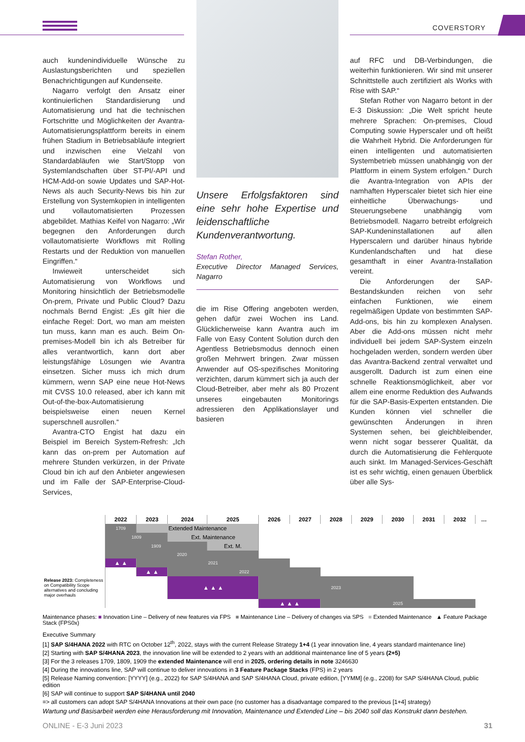COVERSTORY
auch kundenindividuelle Wünsche zu Auslastungsberichten und speziellen Benachrichtigungen auf Kundenseite.
Nagarro verfolgt den Ansatz einer kontinuierlichen Standardisierung und Automatisierung und hat die technischen Fortschritte und Möglichkeiten der Avantra-Automatisierungsplattform bereits in einem frühen Stadium in Betriebsabläufe integriert und inzwischen eine Vielzahl von Standardabläufen wie Start/Stopp von Systemlandschaften über ST-PI/-API und HCM-Add-on sowie Updates und SAP-Hot-News als auch Security-News bis hin zur Erstellung von Systemkopien in intelligenten und vollautomatisierten Prozessen abgebildet. Mathias Keifel von Nagarro: „Wir begegnen den Anforderungen durch vollautomatisierte Workflows mit Rolling Restarts und der Reduktion von manuellen Eingriffen.“
Inwieweit unterscheidet sich Automatisierung von Workflows und Monitoring hinsichtlich der Betriebsmodelle On-prem, Private und Public Cloud? Dazu nochmals Bernd Engist: „Es gilt hier die einfache Regel: Dort, wo man am meisten tun muss, kann man es auch. Beim On-premises-Modell bin ich als Betreiber für alles verantwortlich, kann dort aber leistungsfähige Lösungen wie Avantra einsetzen. Sicher muss ich mich drum kümmern, wenn SAP eine neue Hot-News mit CVSS 10.0 released, aber ich kann mit Out-of-the-box-Automatisierung beispielsweise einen neuen Kernel superschnell ausrollen.“
Avantra-CTO Engist hat dazu ein Beispiel im Bereich System-Refresh: „Ich kann das on-prem per Automation auf mehrere Stunden verkürzen, in der Private Cloud bin ich auf den Anbieter angewiesen und im Falle der SAP-Enterprise-Cloud-Services,
Unsere Erfolgsfaktoren sind eine sehr hohe Expertise und leidenschaftliche Kundenverantwortung.
Stefan Rother,
Executive Director Managed Services, Nagarro
die im Rise Offering angeboten werden, gehen dafür zwei Wochen ins Land. Glücklicherweise kann Avantra auch im Falle von Easy Content Solution durch den Agentless Betriebsmodus dennoch einen großen Mehrwert bringen. Zwar müssen Anwender auf OS-spezifisches Monitoring verzichten, darum kümmert sich ja auch der Cloud-Betreiber, aber mehr als 80 Prozent unseres eingebauten Monitorings adressieren den Applikationslayer und basieren
auf RFC und DB-Verbindungen, die weiterhin funktionieren. Wir sind mit unserer Schnittstelle auch zertifiziert als Works with Rise with SAP.“
Stefan Rother von Nagarro betont in der E-3 Diskussion: „Die Welt spricht heute mehrere Sprachen: On-premises, Cloud Computing sowie Hyperscaler und oft heißt die Wahrheit Hybrid. Die Anforderungen für einen intelligenten und automatisierten Systembetrieb müssen unabhängig von der Plattform in einem System erfolgen.“ Durch die Avantra-Integration von APIs der namhaften Hyperscaler bietet sich hier eine einheitliche Überwachungs- und Steuerungsebene unabhängig vom Betriebsmodell. Nagarro betreibt erfolgreich SAP-Kundeninstallationen auf allen Hyperscalern und darüber hinaus hybride Kundenlandschaften und hat diese gesamthaft in einer Avantra-Installation vereint.
Die Anforderungen der SAP-Bestandskunden reichen von sehr einfachen Funktionen, wie einem regelmäßigen Update von bestimmten SAP-Add-ons, bis hin zu komplexen Analysen. Aber die Add-ons müssen nicht mehr individuell bei jedem SAP-System einzeln hochgeladen werden, sondern werden über das Avantra-Backend zentral verwaltet und ausgerollt. Dadurch ist zum einen eine schnelle Reaktionsmöglichkeit, aber vor allem eine enorme Reduktion des Aufwands für die SAP-Basis-Experten entstanden. Die Kunden können viel schneller die gewünschten Änderungen in ihren Systemen sehen, bei gleichbleibender, wenn nicht sogar besserer Qualität, da durch die Automatisierung die Fehlerquote auch sinkt. Im Managed-Services-Geschäft ist es sehr wichtig, einen genauen Überblick über alle Sys-
| | 2022 | 2023 | 2024 | 2025 | 2026 | 2027 | 2028 | 2029 | 2030 | 2031 | 2032 | … |
| --- | --- | --- | --- | --- | --- | --- | --- | --- | --- | --- | --- | --- |
| | 1709 | Extended Maintenance | | | | | | | | | | |
| | 1809 | | Ext. Maintenance | | | | | | | | | |
| | 1909 | | | Ext. M. | | | | | | | | |
| | 2020 | | | | | | | | | | | |
| | ▲ ▲ | 2021 | | | | | | | | | | |
| | | ▲ ▲ | 2022 | | | | | | | | | |
| Release 2023: Completeness on Compatibility Scope alternatives and concluding major overhauls | | | ▲ ▲ ▲ | | 2023 | | | | | | | |
| | | | | | ▲ ▲ ▲ | | 2025 | | | | | |
Maintenance phases: ■ Innovation Line – Delivery of new features via FPS ■ Maintenance Line – Delivery of changes via SPS ■ Extended Maintenance ▲ Feature Package Stack (FPS0x)
Executive Summary
[1] SAP S/4HANA 2022 with RTC on October 12<sup>th</sup>, 2022, stays with the current Release Strategy 1+4 (1 year innovation line, 4 years standard maintenance line)
[2] Starting with SAP S/4HANA 2023, the innovation line will be extended to 2 years with an additional maintenance line of 5 years (2+5)
[3] For the 3 releases 1709, 1809, 1909 the extended Maintenance will end in 2025, ordering details in note 3246630
[4] During the innovations line, SAP will continue to deliver innovations in 3 Feature Package Stacks (FPS) in 2 years
[5] Release Naming convention: [YYYY] (e.g., 2022) for SAP S/4HANA and SAP S/4HANA Cloud, private edition, [YYMM] (e.g., 2208) for SAP S/4HANA Cloud, public edition
[6] SAP will continue to support SAP S/4HANA until 2040
=> all customers can adopt SAP S/4HANA Innovations at their own pace (no customer has a disadvantage compared to the previous [1+4] strategy)
Wartung und Basisarbeit werden eine Herausforderung mit Innovation, Maintenance und Extended Line – bis 2040 soll das Konstrukt dann bestehen.
ONLINE - E-3 Juni 2023 31